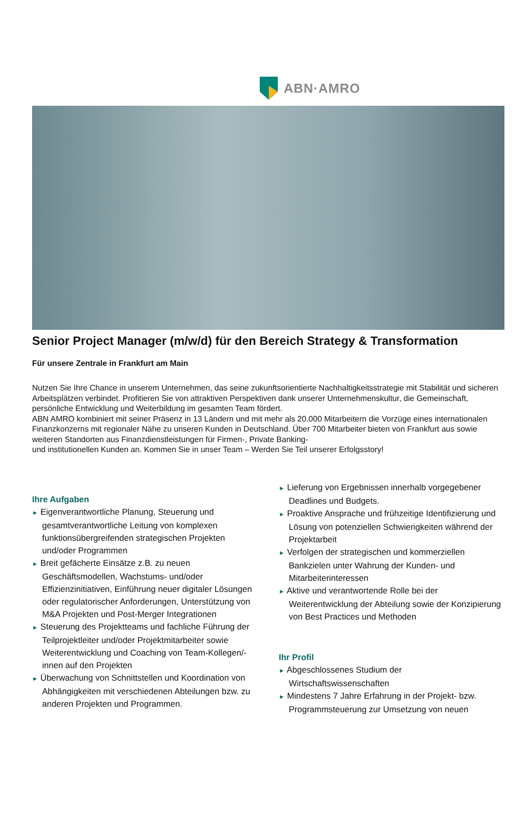ABN·AMRO
Senior Project Manager (m/w/d) für den Bereich Strategy & Transformation
Für unsere Zentrale in Frankfurt am Main
Nutzen Sie Ihre Chance in unserem Unternehmen, das seine zukunftsorientierte Nachhaltigkeitsstrategie mit Stabilität und sicheren Arbeitsplätzen verbindet. Profitieren Sie von attraktiven Perspektiven dank unserer Unternehmenskultur, die Gemeinschaft, persönliche Entwicklung und Weiterbildung im gesamten Team fördert.
ABN AMRO kombiniert mit seiner Präsenz in 13 Ländern und mit mehr als 20.000 Mitarbeitern die Vorzüge eines internationalen Finanzkonzerns mit regionaler Nähe zu unseren Kunden in Deutschland. Über 700 Mitarbeiter bieten von Frankfurt aus sowie weiteren Standorten aus Finanzdienstleistungen für Firmen-, Private Banking-
und institutionellen Kunden an. Kommen Sie in unser Team – Werden Sie Teil unserer Erfolgsstory!
Ihre Aufgaben
► Eigenverantwortliche Planung, Steuerung und gesamtverantwortliche Leitung von komplexen funktionsübergreifenden strategischen Projekten und/oder Programmen
► Breit gefächerte Einsätze z.B. zu neuen Geschäftsmodellen, Wachstums- und/oder Effizienzinitiativen, Einführung neuer digitaler Lösungen oder regulatorischer Anforderungen, Unterstützung von M&A Projekten und Post-Merger Integrationen
► Steuerung des Projektteams und fachliche Führung der Teilprojektleiter und/oder Projektmitarbeiter sowie Weiterentwicklung und Coaching von Team-Kollegen/-innen auf den Projekten
► Überwachung von Schnittstellen und Koordination von Abhängigkeiten mit verschiedenen Abteilungen bzw. zu anderen Projekten und Programmen.
► Lieferung von Ergebnissen innerhalb vorgegebener Deadlines und Budgets.
► Proaktive Ansprache und frühzeitige Identifizierung und Lösung von potenziellen Schwierigkeiten während der Projektarbeit
► Verfolgen der strategischen und kommerziellen Bankzielen unter Wahrung der Kunden- und Mitarbeiterinteressen
► Aktive und verantwortende Rolle bei der Weiterentwicklung der Abteilung sowie der Konzipierung von Best Practices und Methoden
Ihr Profil
► Abgeschlossenes Studium der Wirtschaftswissenschaften
► Mindestens 7 Jahre Erfahrung in der Projekt- bzw. Programmsteuerung zur Umsetzung von neuen